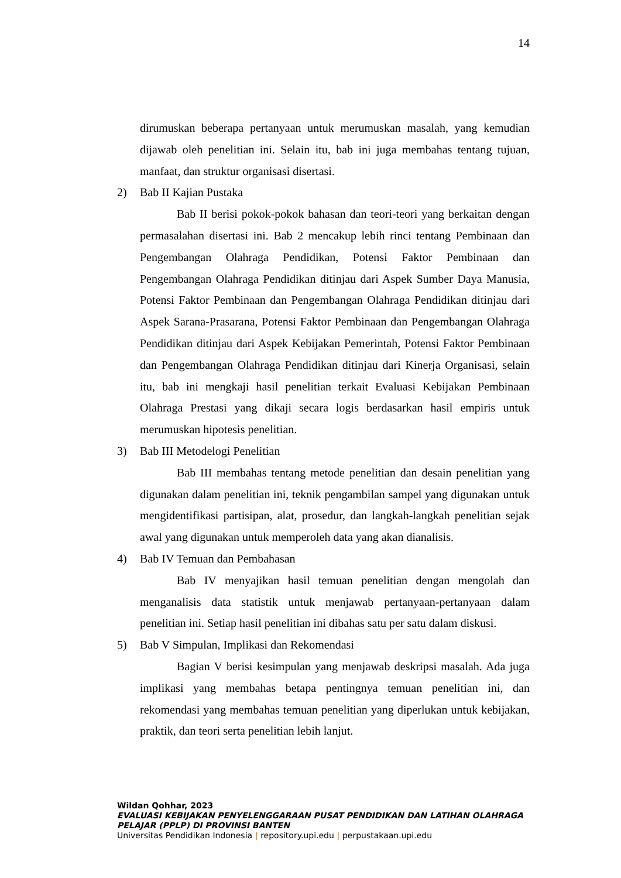14
dirumuskan beberapa pertanyaan untuk merumuskan masalah, yang kemudian dijawab oleh penelitian ini. Selain itu, bab ini juga membahas tentang tujuan, manfaat, dan struktur organisasi disertasi.
2) Bab II Kajian Pustaka
Bab II berisi pokok-pokok bahasan dan teori-teori yang berkaitan dengan permasalahan disertasi ini. Bab 2 mencakup lebih rinci tentang Pembinaan dan Pengembangan Olahraga Pendidikan, Potensi Faktor Pembinaan dan Pengembangan Olahraga Pendidikan ditinjau dari Aspek Sumber Daya Manusia, Potensi Faktor Pembinaan dan Pengembangan Olahraga Pendidikan ditinjau dari Aspek Sarana-Prasarana, Potensi Faktor Pembinaan dan Pengembangan Olahraga Pendidikan ditinjau dari Aspek Kebijakan Pemerintah, Potensi Faktor Pembinaan dan Pengembangan Olahraga Pendidikan ditinjau dari Kinerja Organisasi, selain itu, bab ini mengkaji hasil penelitian terkait Evaluasi Kebijakan Pembinaan Olahraga Prestasi yang dikaji secara logis berdasarkan hasil empiris untuk merumuskan hipotesis penelitian.
3) Bab III Metodelogi Penelitian
Bab III membahas tentang metode penelitian dan desain penelitian yang digunakan dalam penelitian ini, teknik pengambilan sampel yang digunakan untuk mengidentifikasi partisipan, alat, prosedur, dan langkah-langkah penelitian sejak awal yang digunakan untuk memperoleh data yang akan dianalisis.
4) Bab IV Temuan dan Pembahasan
Bab IV menyajikan hasil temuan penelitian dengan mengolah dan menganalisis data statistik untuk menjawab pertanyaan-pertanyaan dalam penelitian ini. Setiap hasil penelitian ini dibahas satu per satu dalam diskusi.
5) Bab V Simpulan, Implikasi dan Rekomendasi
Bagian V berisi kesimpulan yang menjawab deskripsi masalah. Ada juga implikasi yang membahas betapa pentingnya temuan penelitian ini, dan rekomendasi yang membahas temuan penelitian yang diperlukan untuk kebijakan, praktik, dan teori serta penelitian lebih lanjut.
Wildan Qohhar, 2023
EVALUASI KEBIJAKAN PENYELENGGARAAN PUSAT PENDIDIKAN DAN LATIHAN OLAHRAGA
PELAJAR (PPLP) DI PROVINSI BANTEN
Universitas Pendidikan Indonesia | repository.upi.edu | perpustakaan.upi.edu